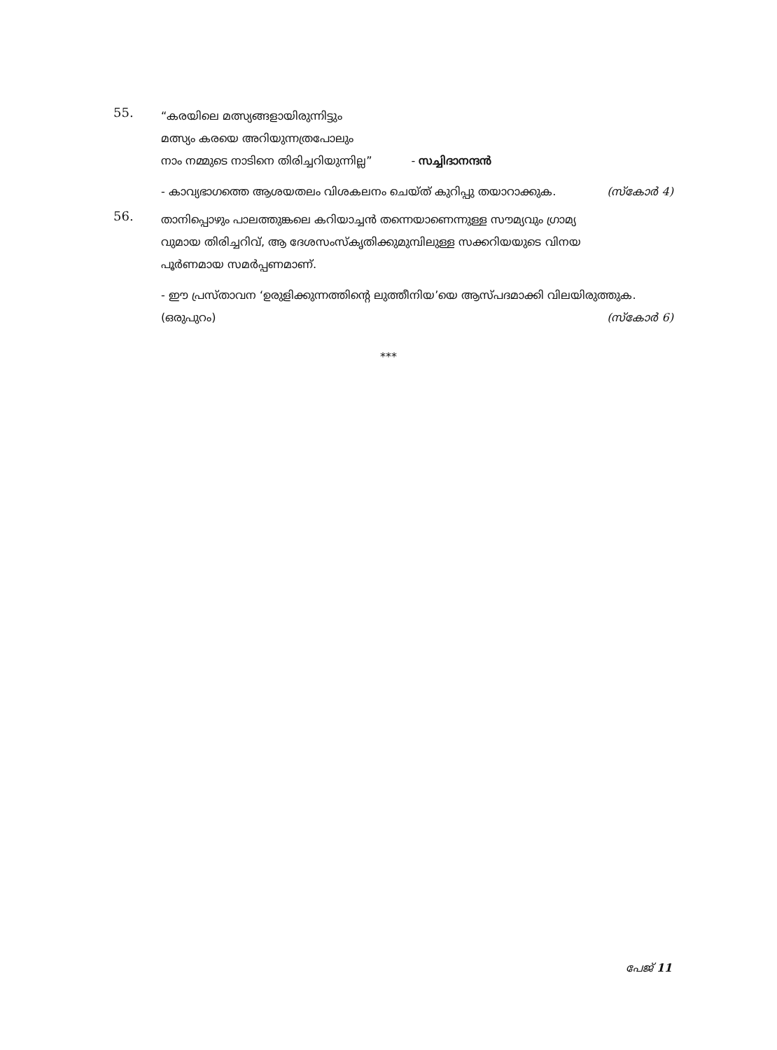55.
“കരയിലെ മത്സ്യങ്ങളായിരുന്നിട്ടും
മത്സ്യം കരയെ അറിയുന്നത്രപോലും
നാം നമ്മുടെ നാടിനെ തിരിച്ചറിയുന്നില്ല” - സച്ചിദാനന്ദൻ
- കാവ്യഭാഗത്തെ ആശയതലം വിശകലനം ചെയ്ത് കുറിപ്പു തയാറാക്കുക. (സ്കോർ 4)
56.
താനിപ്പൊഴും പാലത്തുങ്കലെ കറിയാച്ചൻ തന്നെയാണെന്നുള്ള സൗമ്യവും ഗ്രാമ്യ
വുമായ തിരിച്ചറിവ്, ആ ദേശസംസ്കൃതിക്കുമുമ്പിലുള്ള സക്കറിയയുടെ വിനയ
പൂർണമായ സമർപ്പണമാണ്.
- ഈ പ്രസ്താവന ‘ഉരുളിക്കുന്നത്തിന്റെ ലുത്തീനിയ’യെ ആസ്പദമാക്കി വിലയിരുത്തുക.
(ഒരുപുറം) (സ്കോർ 6)
***
പേജ് 11